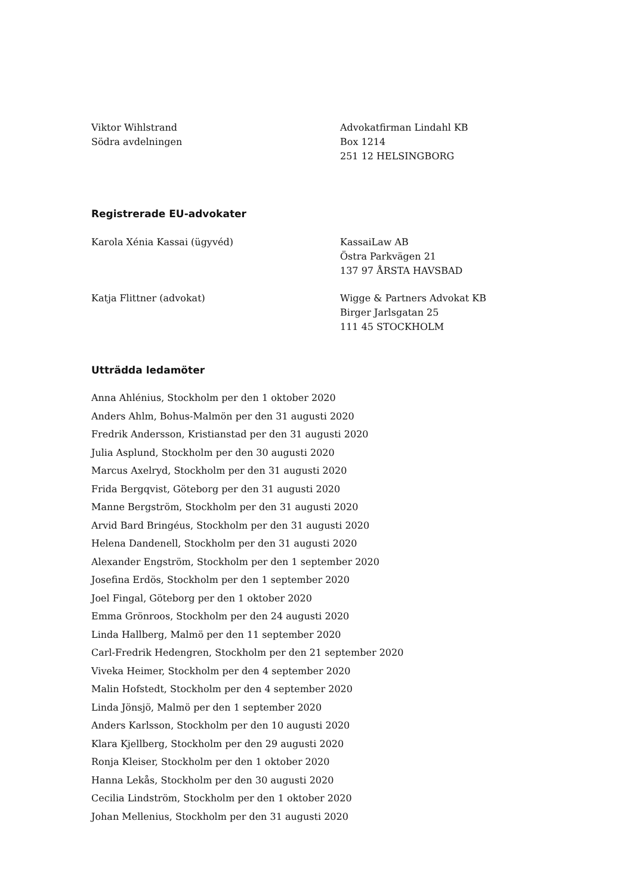Viktor Wihlstrand
Södra avdelningen
Advokatfirman Lindahl KB
Box 1214
251 12 HELSINGBORG
Registrerade EU-advokater
Karola Xénia Kassai (ügyvéd) KassaiLaw AB
Östra Parkvägen 21
137 97 ÅRSTA HAVSBAD
Katja Flittner (advokat) Wigge & Partners Advokat KB
Birger Jarlsgatan 25
111 45 STOCKHOLM
Utträdda ledamöter
Anna Ahlénius, Stockholm per den 1 oktober 2020
Anders Ahlm, Bohus-Malmön per den 31 augusti 2020
Fredrik Andersson, Kristianstad per den 31 augusti 2020
Julia Asplund, Stockholm per den 30 augusti 2020
Marcus Axelryd, Stockholm per den 31 augusti 2020
Frida Bergqvist, Göteborg per den 31 augusti 2020
Manne Bergström, Stockholm per den 31 augusti 2020
Arvid Bard Bringéus, Stockholm per den 31 augusti 2020
Helena Dandenell, Stockholm per den 31 augusti 2020
Alexander Engström, Stockholm per den 1 september 2020
Josefina Erdös, Stockholm per den 1 september 2020
Joel Fingal, Göteborg per den 1 oktober 2020
Emma Grönroos, Stockholm per den 24 augusti 2020
Linda Hallberg, Malmö per den 11 september 2020
Carl-Fredrik Hedengren, Stockholm per den 21 september 2020
Viveka Heimer, Stockholm per den 4 september 2020
Malin Hofstedt, Stockholm per den 4 september 2020
Linda Jönsjö, Malmö per den 1 september 2020
Anders Karlsson, Stockholm per den 10 augusti 2020
Klara Kjellberg, Stockholm per den 29 augusti 2020
Ronja Kleiser, Stockholm per den 1 oktober 2020
Hanna Lekås, Stockholm per den 30 augusti 2020
Cecilia Lindström, Stockholm per den 1 oktober 2020
Johan Mellenius, Stockholm per den 31 augusti 2020